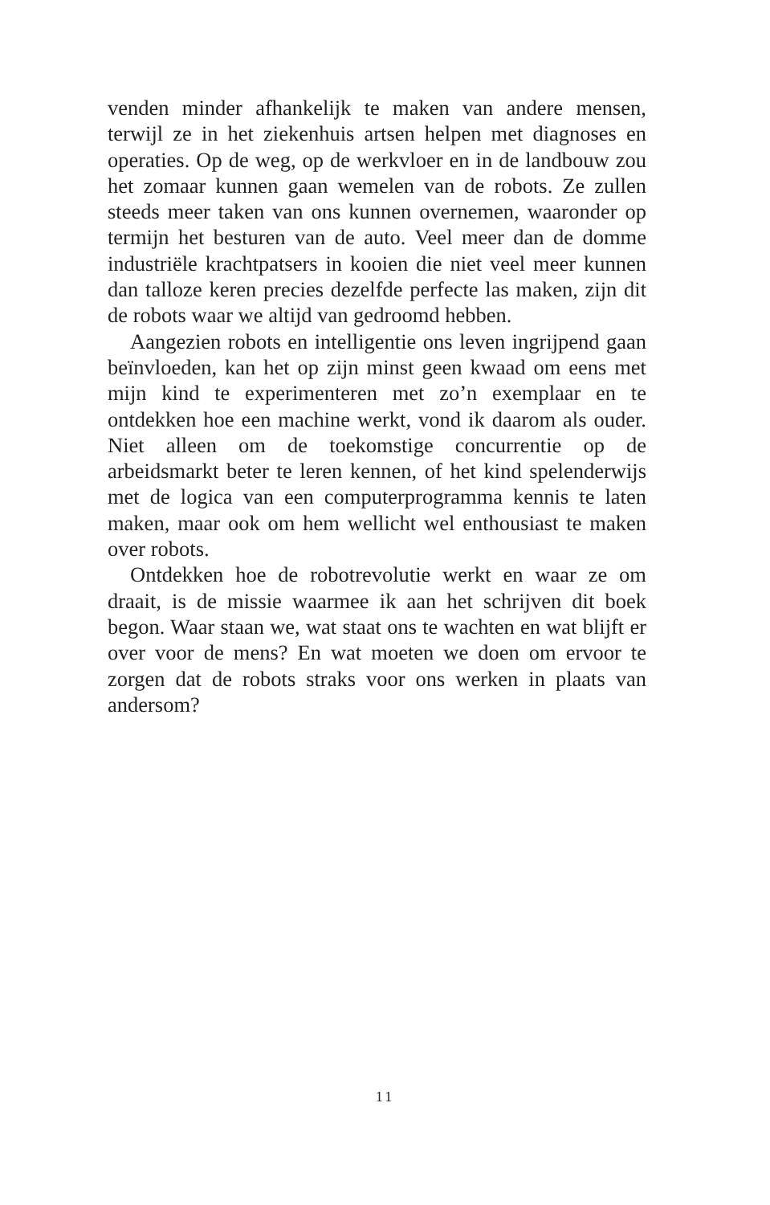venden minder afhankelijk te maken van andere mensen, terwijl ze in het ziekenhuis artsen helpen met diagnoses en operaties. Op de weg, op de werkvloer en in de landbouw zou het zomaar kunnen gaan wemelen van de robots. Ze zullen steeds meer taken van ons kunnen overnemen, waaronder op termijn het besturen van de auto. Veel meer dan de domme industriële krachtpatsers in kooien die niet veel meer kunnen dan talloze keren precies dezelfde perfecte las maken, zijn dit de robots waar we altijd van gedroomd hebben.
Aangezien robots en intelligentie ons leven ingrijpend gaan beïnvloeden, kan het op zijn minst geen kwaad om eens met mijn kind te experimenteren met zo’n exemplaar en te ontdekken hoe een machine werkt, vond ik daarom als ouder. Niet alleen om de toekomstige concurrentie op de arbeidsmarkt beter te leren kennen, of het kind spelenderwijs met de logica van een computerprogramma kennis te laten maken, maar ook om hem wellicht wel enthousiast te maken over robots.
Ontdekken hoe de robotrevolutie werkt en waar ze om draait, is de missie waarmee ik aan het schrijven dit boek begon. Waar staan we, wat staat ons te wachten en wat blijft er over voor de mens? En wat moeten we doen om ervoor te zorgen dat de robots straks voor ons werken in plaats van andersom?
11